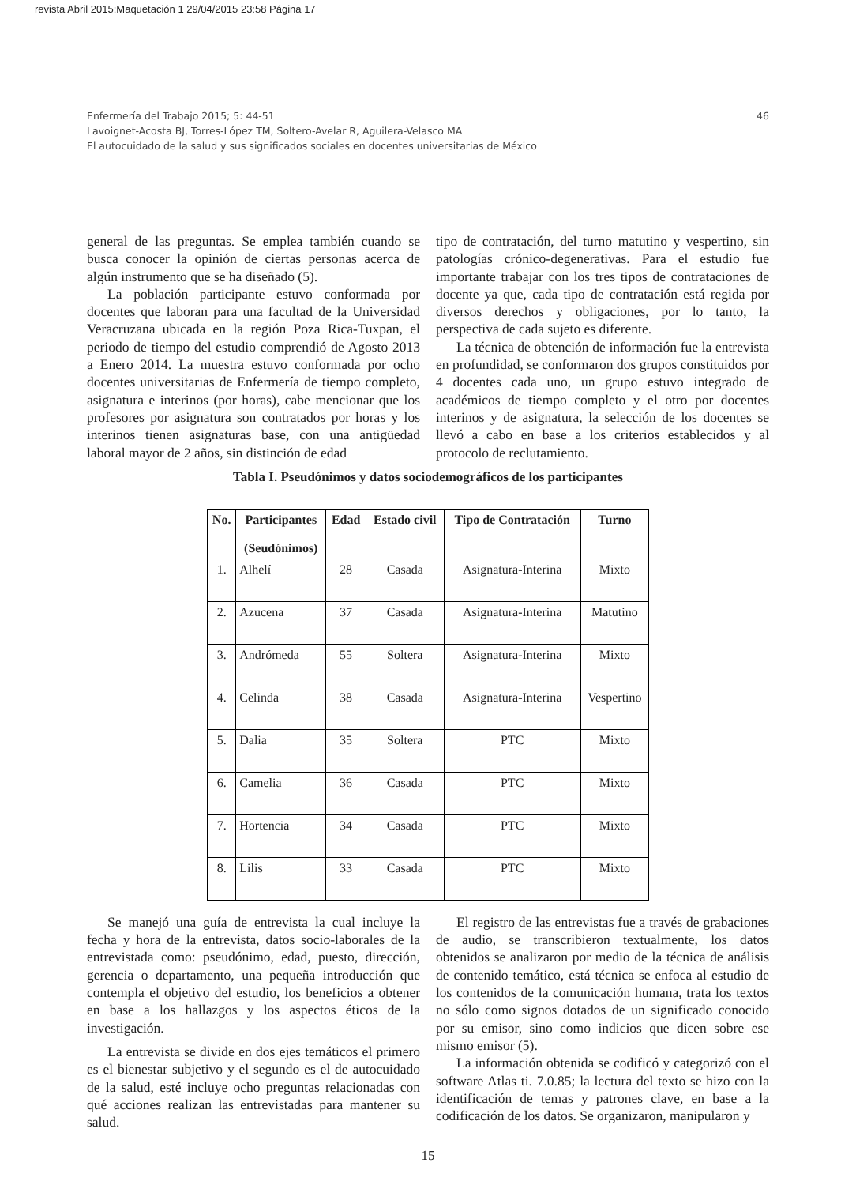revista Abril 2015:Maquetación 1 29/04/2015 23:58 Página 17
46 Enfermería del Trabajo 2015; 5: 44-51
Lavoignet-Acosta BJ, Torres-López TM, Soltero-Avelar R, Aguilera-Velasco MA
El autocuidado de la salud y sus significados sociales en docentes universitarias de México
general de las preguntas. Se emplea también cuando se busca conocer la opinión de ciertas personas acerca de algún instrumento que se ha diseñado (5).
La población participante estuvo conformada por docentes que laboran para una facultad de la Universidad Veracruzana ubicada en la región Poza Rica-Tuxpan, el periodo de tiempo del estudio comprendió de Agosto 2013 a Enero 2014. La muestra estuvo conformada por ocho docentes universitarias de Enfermería de tiempo completo, asignatura e interinos (por horas), cabe mencionar que los profesores por asignatura son contratados por horas y los interinos tienen asignaturas base, con una antigüedad laboral mayor de 2 años, sin distinción de edad
tipo de contratación, del turno matutino y vespertino, sin patologías crónico-degenerativas. Para el estudio fue importante trabajar con los tres tipos de contrataciones de docente ya que, cada tipo de contratación está regida por diversos derechos y obligaciones, por lo tanto, la perspectiva de cada sujeto es diferente.
La técnica de obtención de información fue la entrevista en profundidad, se conformaron dos grupos constituidos por 4 docentes cada uno, un grupo estuvo integrado de académicos de tiempo completo y el otro por docentes interinos y de asignatura, la selección de los docentes se llevó a cabo en base a los criterios establecidos y al protocolo de reclutamiento.
Tabla I. Pseudónimos y datos sociodemográficos de los participantes
| No. | Participantes (Seudónimos) | Edad | Estado civil | Tipo de Contratación | Turno |
| --- | --- | --- | --- | --- | --- |
| 1. | Alhelí | 28 | Casada | Asignatura-Interina | Mixto |
| 2. | Azucena | 37 | Casada | Asignatura-Interina | Matutino |
| 3. | Andrómeda | 55 | Soltera | Asignatura-Interina | Mixto |
| 4. | Celinda | 38 | Casada | Asignatura-Interina | Vespertino |
| 5. | Dalia | 35 | Soltera | PTC | Mixto |
| 6. | Camelia | 36 | Casada | PTC | Mixto |
| 7. | Hortencia | 34 | Casada | PTC | Mixto |
| 8. | Lilis | 33 | Casada | PTC | Mixto |
Se manejó una guía de entrevista la cual incluye la fecha y hora de la entrevista, datos socio-laborales de la entrevistada como: pseudónimo, edad, puesto, dirección, gerencia o departamento, una pequeña introducción que contempla el objetivo del estudio, los beneficios a obtener en base a los hallazgos y los aspectos éticos de la investigación.
La entrevista se divide en dos ejes temáticos el primero es el bienestar subjetivo y el segundo es el de autocuidado de la salud, esté incluye ocho preguntas relacionadas con qué acciones realizan las entrevistadas para mantener su salud.
El registro de las entrevistas fue a través de grabaciones de audio, se transcribieron textualmente, los datos obtenidos se analizaron por medio de la técnica de análisis de contenido temático, está técnica se enfoca al estudio de los contenidos de la comunicación humana, trata los textos no sólo como signos dotados de un significado conocido por su emisor, sino como indicios que dicen sobre ese mismo emisor (5).
La información obtenida se codificó y categorizó con el software Atlas ti. 7.0.85; la lectura del texto se hizo con la identificación de temas y patrones clave, en base a la codificación de los datos. Se organizaron, manipularon y
15